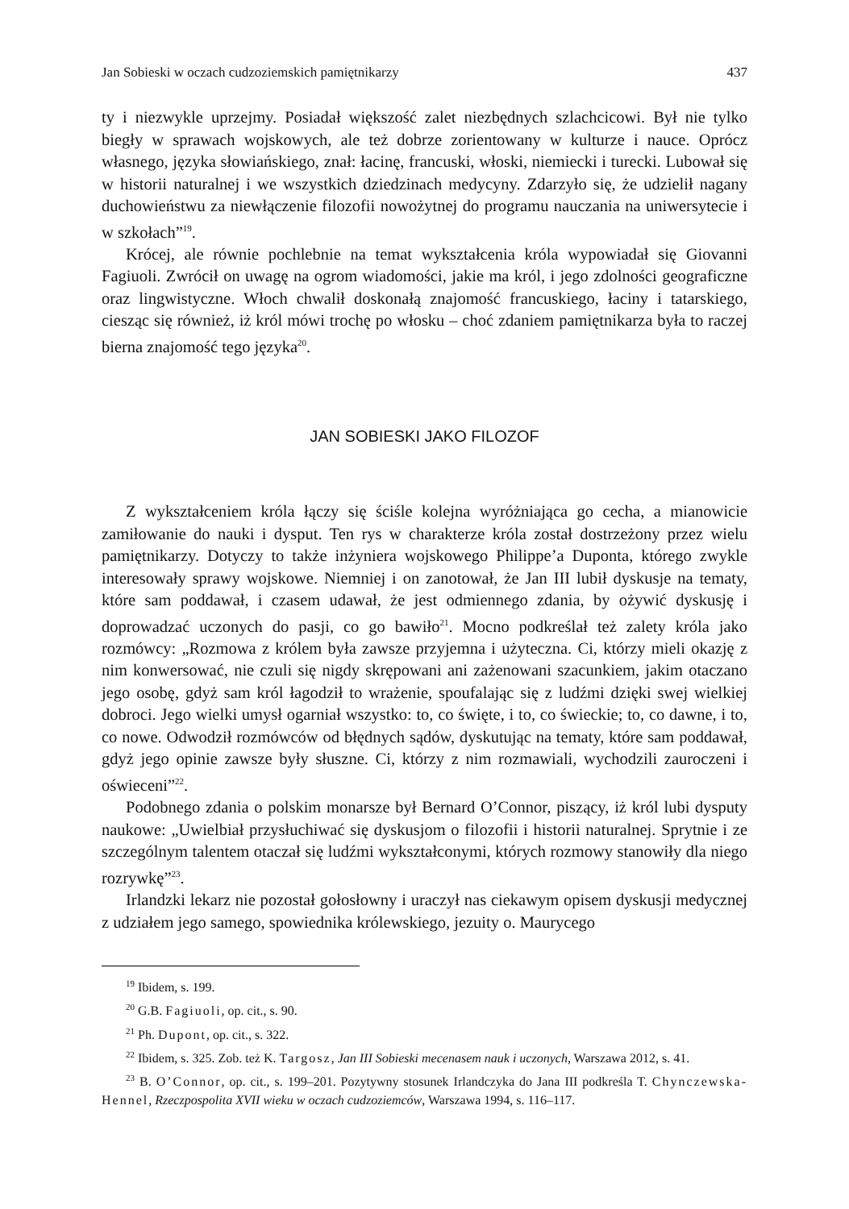Jan Sobieski w oczach cudzoziemskich pamiętnikarzy 437
ty i niezwykle uprzejmy. Posiadał większość zalet niezbędnych szlachcicowi. Był nie tylko biegły w sprawach wojskowych, ale też dobrze zorientowany w kulturze i nauce. Oprócz własnego, języka słowiańskiego, znał: łacinę, francuski, włoski, niemiecki i turecki. Lubował się w historii naturalnej i we wszystkich dziedzinach medycyny. Zdarzyło się, że udzielił nagany duchowieństwu za niewłączenie filozofii nowożytnej do programu nauczania na uniwersytecie i w szkołach”<sup>19</sup>.
Krócej, ale równie pochlebnie na temat wykształcenia króla wypowiadał się Giovanni Fagiuoli. Zwrócił on uwagę na ogrom wiadomości, jakie ma król, i jego zdolności geograficzne oraz lingwistyczne. Włoch chwalił doskonałą znajomość francuskiego, łaciny i tatarskiego, ciesząc się również, iż król mówi trochę po włosku – choć zdaniem pamiętnikarza była to raczej bierna znajomość tego języka<sup>20</sup>.
JAN SOBIESKI JAKO FILOZOF
Z wykształceniem króla łączy się ściśle kolejna wyróżniająca go cecha, a mianowicie zamiłowanie do nauki i dysput. Ten rys w charakterze króla został dostrzeżony przez wielu pamiętnikarzy. Dotyczy to także inżyniera wojskowego Philippe’a Duponta, którego zwykle interesowały sprawy wojskowe. Niemniej i on zanotował, że Jan III lubił dyskusje na tematy, które sam poddawał, i czasem udawał, że jest odmiennego zdania, by ożywić dyskusję i doprowadzać uczonych do pasji, co go bawiło<sup>21</sup>. Mocno podkreślał też zalety króla jako rozmówcy: „Rozmowa z królem była zawsze przyjemna i użyteczna. Ci, którzy mieli okazję z nim konwersować, nie czuli się nigdy skrępowani ani zażenowani szacunkiem, jakim otaczano jego osobę, gdyż sam król łagodził to wrażenie, spoufalając się z ludźmi dzięki swej wielkiej dobroci. Jego wielki umysł ogarniał wszystko: to, co święte, i to, co świeckie; to, co dawne, i to, co nowe. Odwodził rozmówców od błędnych sądów, dyskutując na tematy, które sam poddawał, gdyż jego opinie zawsze były słuszne. Ci, którzy z nim rozmawiali, wychodzili zauroczeni i oświeceni”<sup>22</sup>.
Podobnego zdania o polskim monarsze był Bernard O’Connor, piszący, iż król lubi dysputy naukowe: „Uwielbiał przysłuchiwać się dyskusjom o filozofii i historii naturalnej. Sprytnie i ze szczególnym talentem otaczał się ludźmi wykształconymi, których rozmowy stanowiły dla niego rozrywkę”<sup>23</sup>.
Irlandzki lekarz nie pozostał gołosłowny i uraczył nas ciekawym opisem dyskusji medycznej z udziałem jego samego, spowiednika królewskiego, jezuity o. Maurycego
<sup>19</sup> Ibidem, s. 199.
<sup>20</sup> G.B. Fagiuoli, op. cit., s. 90.
<sup>21</sup> Ph. Dupont, op. cit., s. 322.
<sup>22</sup> Ibidem, s. 325. Zob. też K. Targosz, Jan III Sobieski mecenasem nauk i uczonych, Warszawa 2012, s. 41.
<sup>23</sup> B. O’Connor, op. cit., s. 199–201. Pozytywny stosunek Irlandczyka do Jana III podkreśla T. Chynczewska-Hennel, Rzeczpospolita XVII wieku w oczach cudzoziemców, Warszawa 1994, s. 116–117.